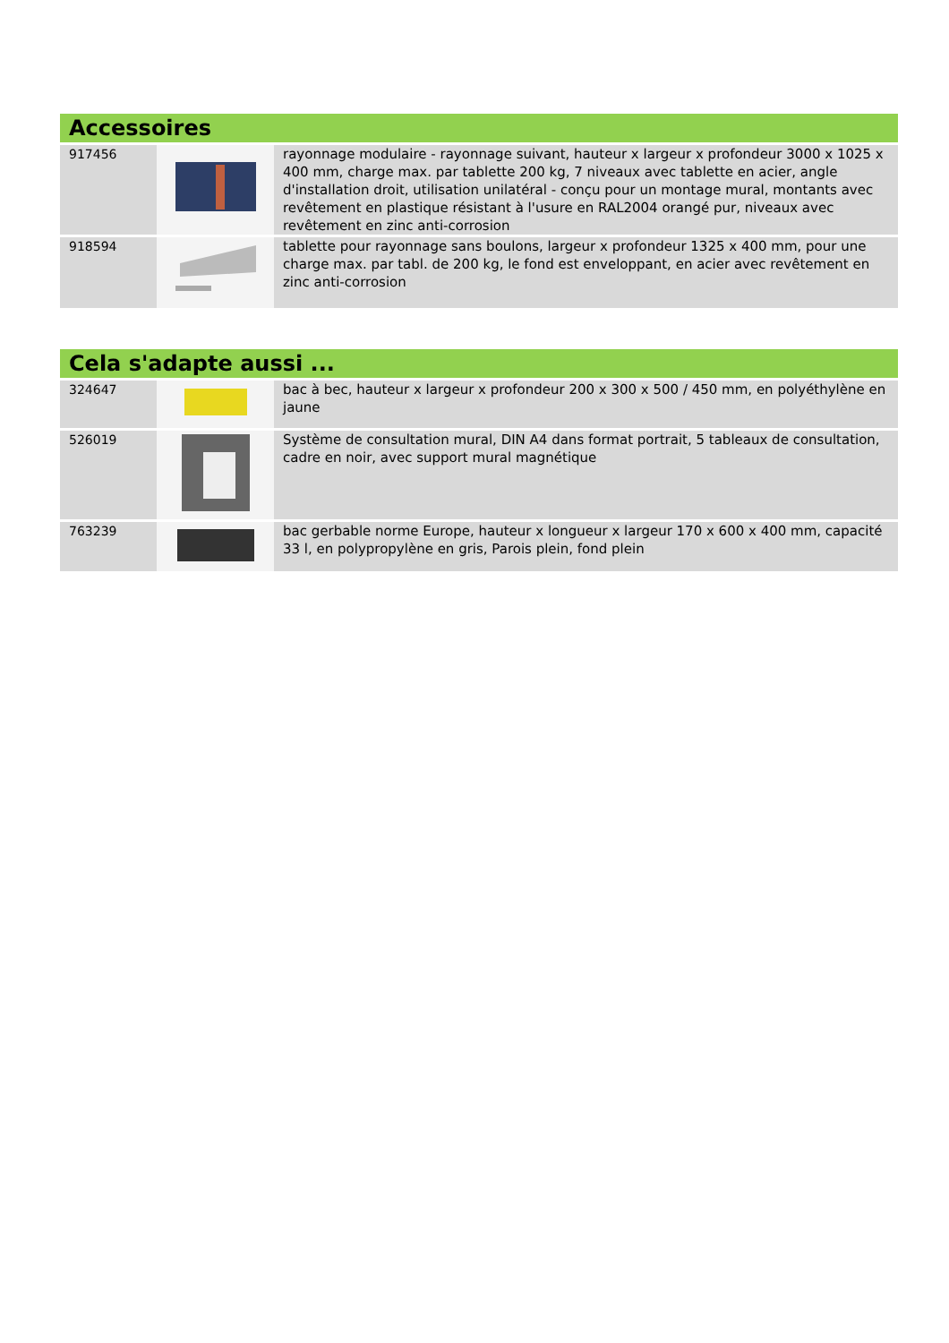| Accessoires | | |
| --- | --- | --- |
| 917456 | | rayonnage modulaire - rayonnage suivant, hauteur x largeur x profondeur 3000 x 1025 x 400 mm, charge max. par tablette 200 kg, 7 niveaux avec tablette en acier, angle d'installation droit, utilisation unilatéral - conçu pour un montage mural, montants avec revêtement en plastique résistant à l'usure en RAL2004 orangé pur, niveaux avec revêtement en zinc anti-corrosion |
| 918594 | | tablette pour rayonnage sans boulons, largeur x profondeur 1325 x 400 mm, pour une charge max. par tabl. de 200 kg, le fond est enveloppant, en acier avec revêtement en zinc anti-corrosion |
| Cela s'adapte aussi ... | | |
| --- | --- | --- |
| 324647 | | bac à bec, hauteur x largeur x profondeur 200 x 300 x 500 / 450 mm, en polyéthylène en jaune |
| 526019 | | Système de consultation mural, DIN A4 dans format portrait, 5 tableaux de consultation, cadre en noir, avec support mural magnétique |
| 763239 | | bac gerbable norme Europe, hauteur x longueur x largeur 170 x 600 x 400 mm, capacité 33 l, en polypropylène en gris, Parois plein, fond plein |